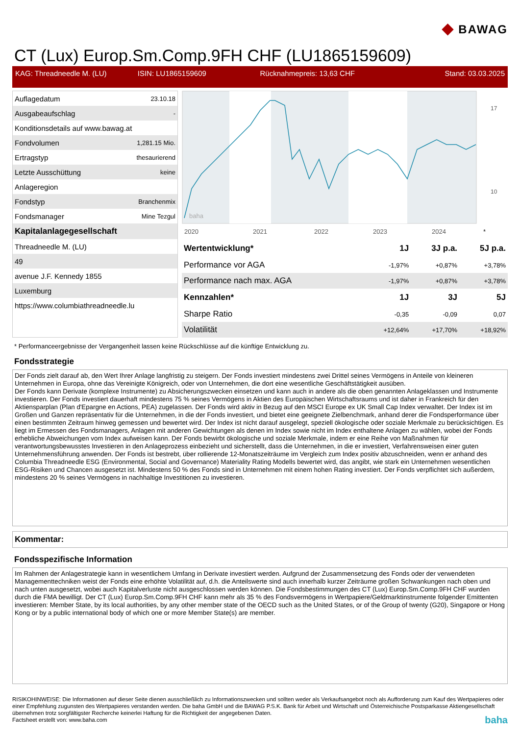◆ BAWAG
CT (Lux) Europ.Sm.Comp.9FH CHF (LU1865159609)
KAG: Threadneedle M. (LU) ISIN: LU1865159609 Rücknahmepreis: 13,63 CHF Stand: 03.03.2025
| Auflagedatum | 23.10.18 |
| Ausgabeaufschlag | - |
| Konditionsdetails auf www.bawag.at | |
| Fondvolumen | 1,281.15 Mio. |
| Ertragstyp | thesaurierend |
| Letzte Ausschüttung | keine |
| Anlageregion | |
| Fondstyp | Branchenmix |
| Fondsmanager | Mine Tezgul |
| Kapitalanlagegesellschaft | |
| Threadneedle M. (LU) | |
| 49 | |
| avenue J.F. Kennedy 1855 | |
| Luxemburg | |
| https://www.columbiathreadneedle.lu | |
2020
2021
2022
2023
2024
*
17
10
baha
| Wertentwicklung* | 1J | 3J p.a. | 5J p.a. |
| --- | --- | --- | --- |
| Performance vor AGA | -1,97% | +0,87% | +3,78% |
| Performance nach max. AGA | -1,97% | +0,87% | +3,78% |
| Kennzahlen* | 1J | 3J | 5J |
| Sharpe Ratio | -0,35 | -0,09 | 0,07 |
| Volatilität | +12,64% | +17,70% | +18,92% |
* Performanceergebnisse der Vergangenheit lassen keine Rückschlüsse auf die künftige Entwicklung zu.
Fondsstrategie
Der Fonds zielt darauf ab, den Wert Ihrer Anlage langfristig zu steigern. Der Fonds investiert mindestens zwei Drittel seines Vermögens in Anteile von kleineren Unternehmen in Europa, ohne das Vereinigte Königreich, oder von Unternehmen, die dort eine wesentliche Geschäftstätigkeit ausüben.
Der Fonds kann Derivate (komplexe Instrumente) zu Absicherungszwecken einsetzen und kann auch in andere als die oben genannten Anlageklassen und Instrumente investieren. Der Fonds investiert dauerhaft mindestens 75 % seines Vermögens in Aktien des Europäischen Wirtschaftsraums und ist daher in Frankreich für den Aktiensparplan (Plan d'Epargne en Actions, PEA) zugelassen. Der Fonds wird aktiv in Bezug auf den MSCI Europe ex UK Small Cap Index verwaltet. Der Index ist im Großen und Ganzen repräsentativ für die Unternehmen, in die der Fonds investiert, und bietet eine geeignete Zielbenchmark, anhand derer die Fondsperformance über einen bestimmten Zeitraum hinweg gemessen und bewertet wird. Der Index ist nicht darauf ausgelegt, speziell ökologische oder soziale Merkmale zu berücksichtigen. Es liegt im Ermessen des Fondsmanagers, Anlagen mit anderen Gewichtungen als denen im Index sowie nicht im Index enthaltene Anlagen zu wählen, wobei der Fonds erhebliche Abweichungen vom Index aufweisen kann. Der Fonds bewirbt ökologische und soziale Merkmale, indem er eine Reihe von Maßnahmen für verantwortungsbewusstes Investieren in den Anlageprozess einbezieht und sicherstellt, dass die Unternehmen, in die er investiert, Verfahrensweisen einer guten Unternehmensführung anwenden. Der Fonds ist bestrebt, über rollierende 12-Monatszeiträume im Vergleich zum Index positiv abzuschneiden, wenn er anhand des Columbia Threadneedle ESG (Environmental, Social and Governance) Materiality Rating Modells bewertet wird, das angibt, wie stark ein Unternehmen wesentlichen ESG-Risiken und Chancen ausgesetzt ist. Mindestens 50 % des Fonds sind in Unternehmen mit einem hohen Rating investiert. Der Fonds verpflichtet sich außerdem, mindestens 20 % seines Vermögens in nachhaltige Investitionen zu investieren.
Kommentar:
Fondsspezifische Information
Im Rahmen der Anlagestrategie kann in wesentlichem Umfang in Derivate investiert werden. Aufgrund der Zusammensetzung des Fonds oder der verwendeten Managementtechniken weist der Fonds eine erhöhte Volatilität auf, d.h. die Anteilswerte sind auch innerhalb kurzer Zeiträume großen Schwankungen nach oben und nach unten ausgesetzt, wobei auch Kapitalverluste nicht ausgeschlossen werden können. Die Fondsbestimmungen des CT (Lux) Europ.Sm.Comp.9FH CHF wurden durch die FMA bewilligt. Der CT (Lux) Europ.Sm.Comp.9FH CHF kann mehr als 35 % des Fondsvermögens in Wertpapiere/Geldmarktinstrumente folgender Emittenten investieren: Member State, by its local authorities, by any other member state of the OECD such as the United States, or of the Group of twenty (G20), Singapore or Hong Kong or by a public international body of which one or more Member State(s) are member.
RISIKOHINWEISE: Die Informationen auf dieser Seite dienen ausschließlich zu Informationszwecken und sollten weder als Verkaufsangebot noch als Aufforderung zum Kauf des Wertpapieres oder einer Empfehlung zugunsten des Wertpapieres verstanden werden. Die baha GmbH und die BAWAG P.S.K. Bank für Arbeit und Wirtschaft und Österreichische Postsparkasse Aktiengesellschaft übernehmen trotz sorgfältigster Recherche keinerlei Haftung für die Richtigkeit der angegebenen Daten.
Factsheet erstellt von: www.baha.com baha